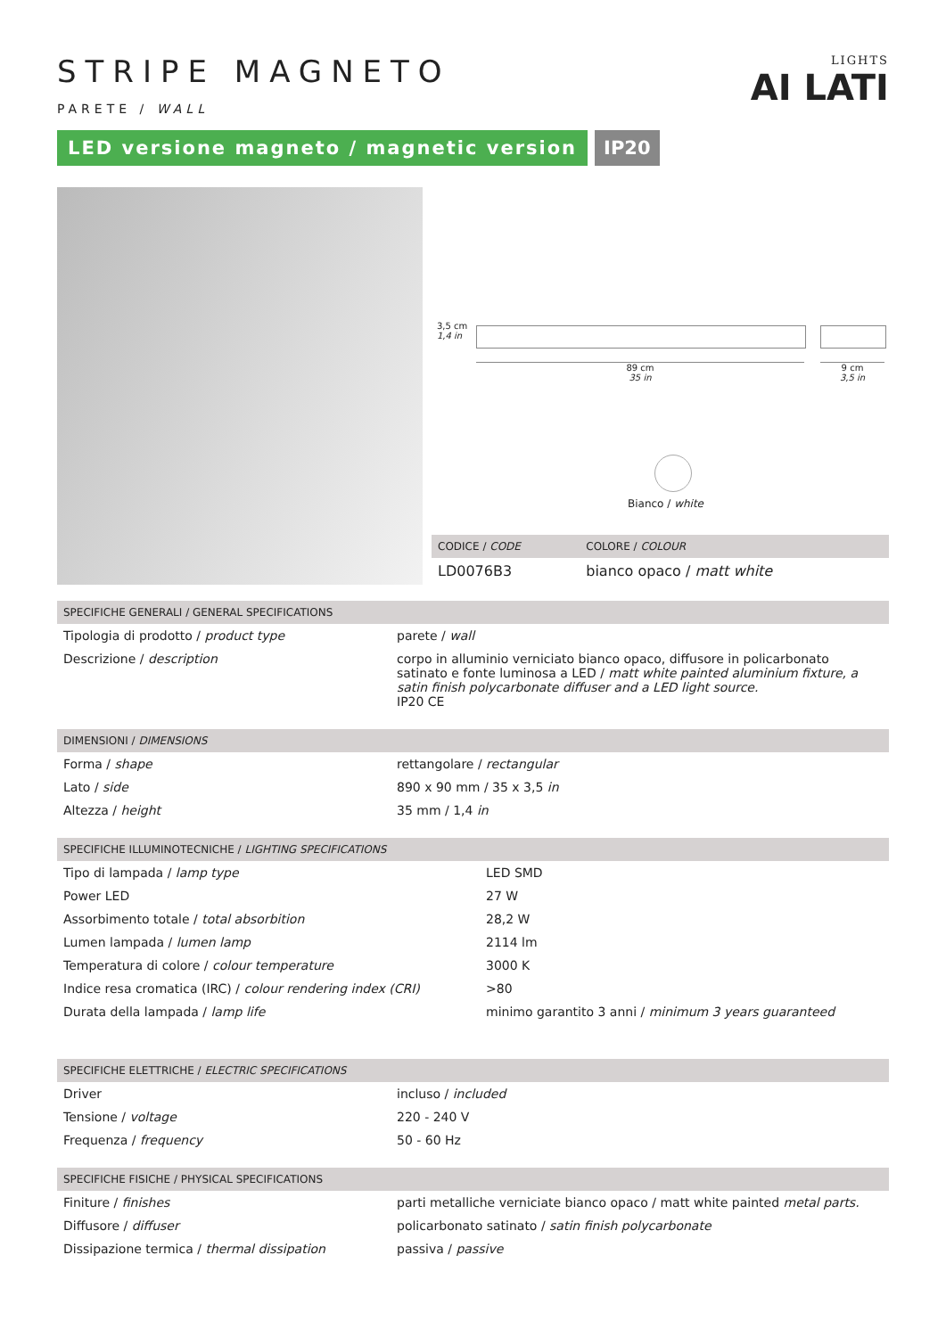LIGHTS
AI LATI
STRIPE MAGNETO
PARETE / WALL
LED versione magneto / magnetic version
IP20
3,5 cm
1,4 in
89 cm
35 in
9 cm
3,5 in
Bianco / white
| CODICE / CODE | COLORE / COLOUR |
| --- | --- |
| LD0076B3 | bianco opaco / matt white |
| SPECIFICHE GENERALI / GENERAL SPECIFICATIONS | |
| --- | --- |
| Tipologia di prodotto / product type | parete / wall |
| Descrizione / description | corpo in alluminio verniciato bianco opaco, diffusore in policarbonato satinato e fonte luminosa a LED / matt white painted aluminium fixture, a satin finish polycarbonate diffuser and a LED light source. IP20 CE |
| DIMENSIONI / DIMENSIONS | |
| --- | --- |
| Forma / shape | rettangolare / rectangular |
| Lato / side | 890 x 90 mm / 35 x 3,5 in |
| Altezza / height | 35 mm / 1,4 in |
| SPECIFICHE ILLUMINOTECNICHE / LIGHTING SPECIFICATIONS | |
| --- | --- |
| Tipo di lampada / lamp type | LED SMD |
| Power LED | 27 W |
| Assorbimento totale / total absorbition | 28,2 W |
| Lumen lampada / lumen lamp | 2114 lm |
| Temperatura di colore / colour temperature | 3000 K |
| Indice resa cromatica (IRC) / colour rendering index (CRI) | >80 |
| Durata della lampada / lamp life | minimo garantito 3 anni / minimum 3 years guaranteed |
| SPECIFICHE ELETTRICHE / ELECTRIC SPECIFICATIONS | |
| --- | --- |
| Driver | incluso / included |
| Tensione / voltage | 220 - 240 V |
| Frequenza / frequency | 50 - 60 Hz |
| SPECIFICHE FISICHE / PHYSICAL SPECIFICATIONS | |
| --- | --- |
| Finiture / finishes | parti metalliche verniciate bianco opaco / matt white painted metal parts. |
| Diffusore / diffuser | policarbonato satinato / satin finish polycarbonate |
| Dissipazione termica / thermal dissipation | passiva / passive |